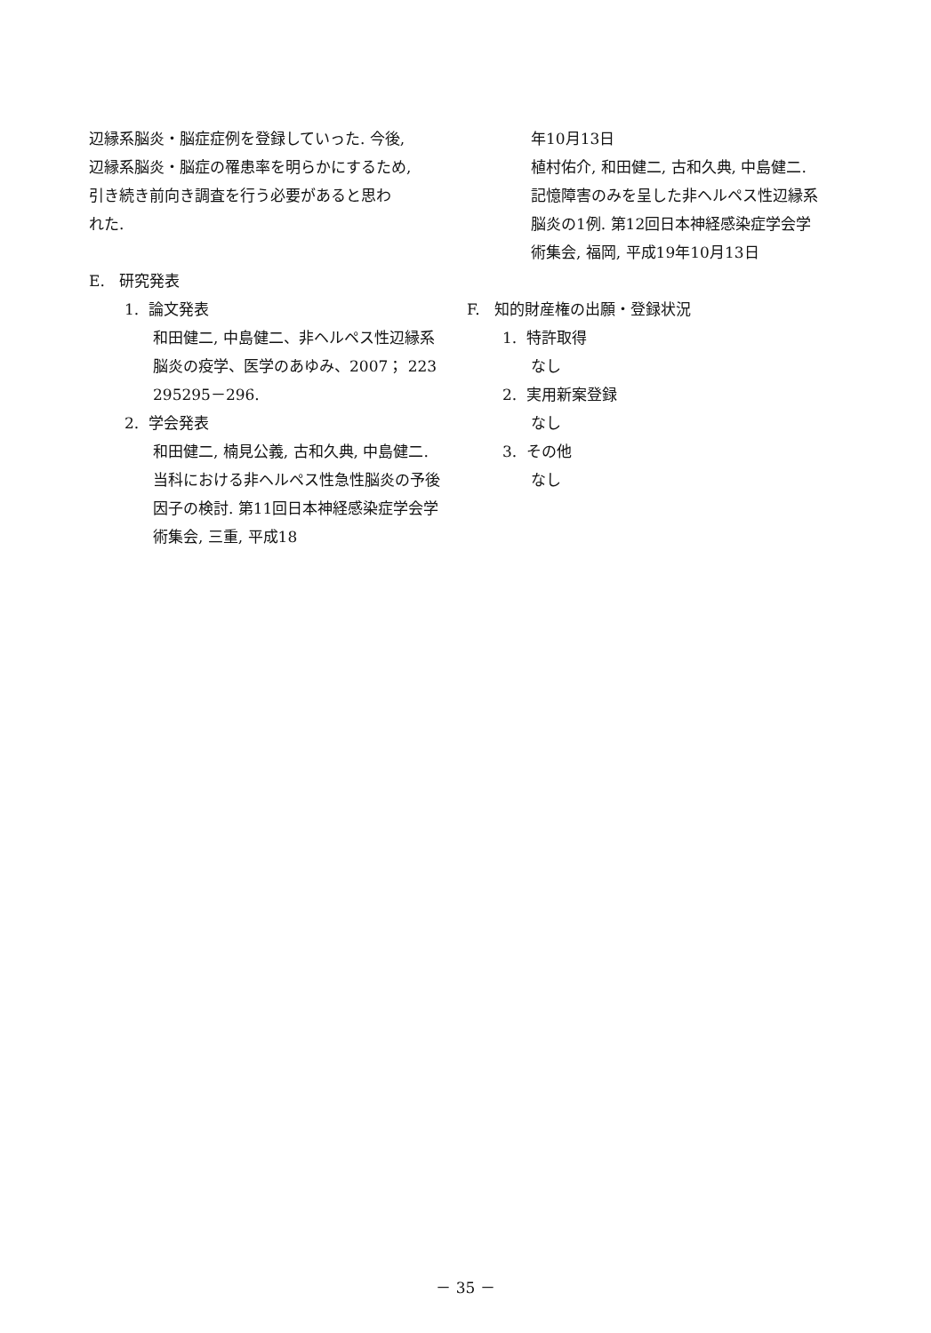辺縁系脳炎・脳症症例を登録していった. 今後,
辺縁系脳炎・脳症の罹患率を明らかにするため,
引き続き前向き調査を行う必要があると思わ
れた.
E. 研究発表
1. 論文発表
和田健二, 中島健二、非ヘルペス性辺縁系脳炎の疫学、医学のあゆみ、2007； 223 295295－296.
2. 学会発表
和田健二, 楠見公義, 古和久典, 中島健二. 当科における非ヘルペス性急性脳炎の予後因子の検討. 第11回日本神経感染症学会学術集会, 三重, 平成18
年10月13日
植村佑介, 和田健二, 古和久典, 中島健二. 記憶障害のみを呈した非ヘルペス性辺縁系脳炎の1例. 第12回日本神経感染症学会学術集会, 福岡, 平成19年10月13日
F. 知的財産権の出願・登録状況
1. 特許取得
なし
2. 実用新案登録
なし
3. その他
なし
－ 35 －